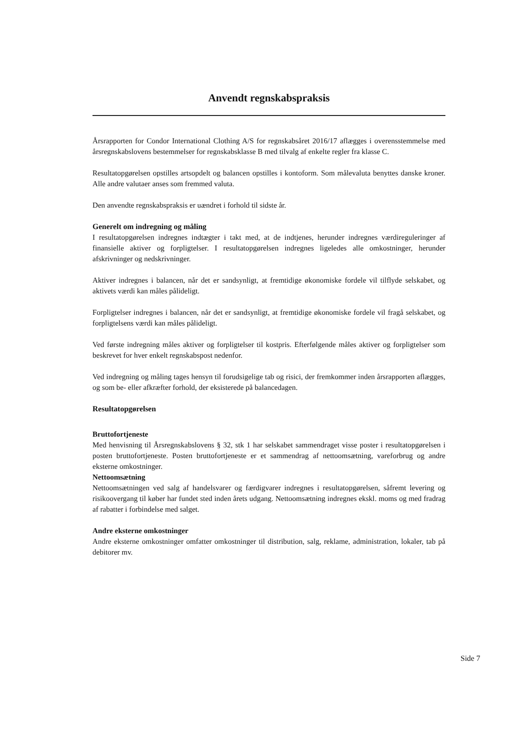Anvendt regnskabspraksis
Årsrapporten for Condor International Clothing A/S for regnskabsåret 2016/17 aflægges i overensstemmelse med årsregnskabslovens bestemmelser for regnskabsklasse B med tilvalg af enkelte regler fra klasse C.
Resultatopgørelsen opstilles artsopdelt og balancen opstilles i kontoform. Som målevaluta benyttes danske kroner. Alle andre valutaer anses som fremmed valuta.
Den anvendte regnskabspraksis er uændret i forhold til sidste år.
Generelt om indregning og måling
I resultatopgørelsen indregnes indtægter i takt med, at de indtjenes, herunder indregnes værdireguleringer af finansielle aktiver og forpligtelser. I resultatopgørelsen indregnes ligeledes alle omkostninger, herunder afskrivninger og nedskrivninger.
Aktiver indregnes i balancen, når det er sandsynligt, at fremtidige økonomiske fordele vil tilflyde selskabet, og aktivets værdi kan måles pålideligt.
Forpligtelser indregnes i balancen, når det er sandsynligt, at fremtidige økonomiske fordele vil fragå selskabet, og forpligtelsens værdi kan måles pålideligt.
Ved første indregning måles aktiver og forpligtelser til kostpris. Efterfølgende måles aktiver og forpligtelser som beskrevet for hver enkelt regnskabspost nedenfor.
Ved indregning og måling tages hensyn til forudsigelige tab og risici, der fremkommer inden årsrapporten aflægges, og som be- eller afkræfter forhold, der eksisterede på balancedagen.
Resultatopgørelsen
Bruttofortjeneste
Med henvisning til Årsregnskabslovens § 32, stk 1 har selskabet sammendraget visse poster i resultatopgørelsen i posten bruttofortjeneste. Posten bruttofortjeneste er et sammendrag af nettoomsætning, vareforbrug og andre eksterne omkostninger.
Nettoomsætning
Nettoomsætningen ved salg af handelsvarer og færdigvarer indregnes i resultatopgørelsen, såfremt levering og risikoovergang til køber har fundet sted inden årets udgang. Nettoomsætning indregnes ekskl. moms og med fradrag af rabatter i forbindelse med salget.
Andre eksterne omkostninger
Andre eksterne omkostninger omfatter omkostninger til distribution, salg, reklame, administration, lokaler, tab på debitorer mv.
Side 7